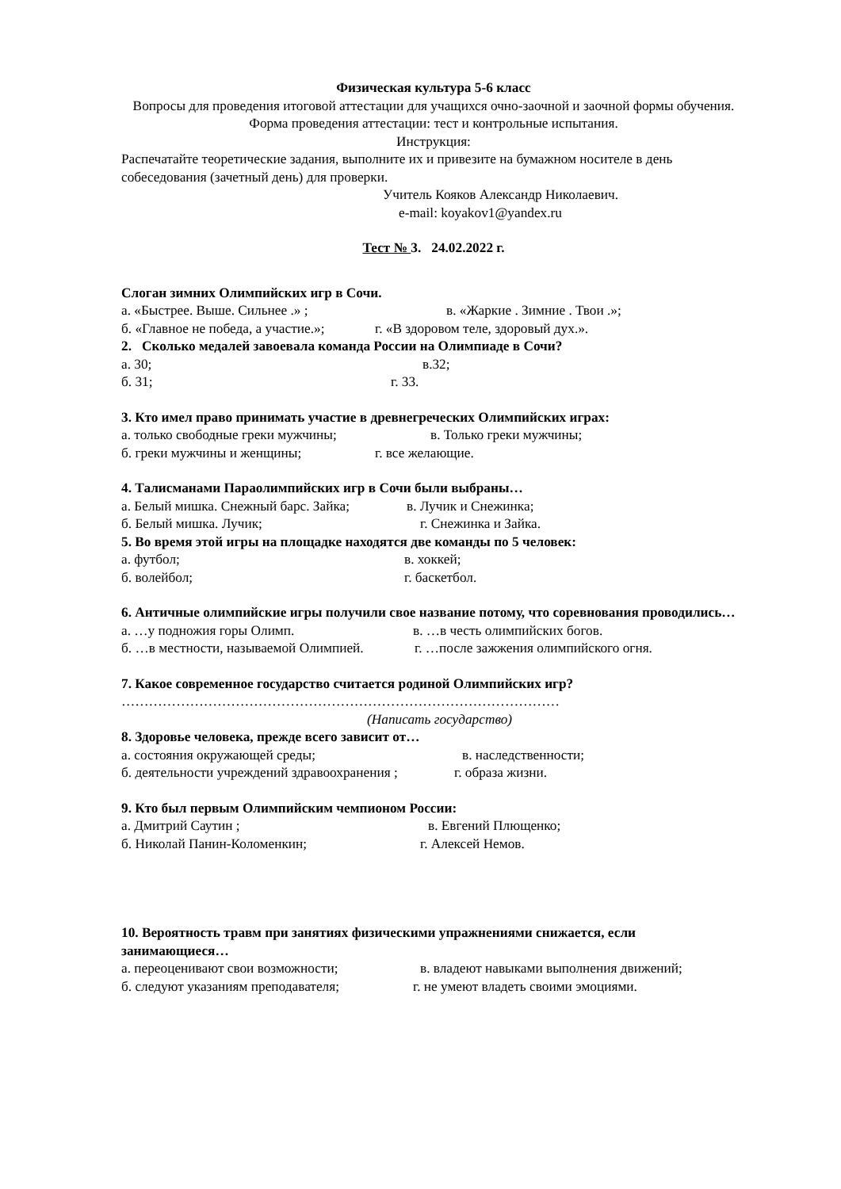Физическая культура 5-6 класс
Вопросы для проведения итоговой аттестации для учащихся очно-заочной и заочной формы обучения.
Форма проведения аттестации: тест и контрольные испытания.
Инструкция:
Распечатайте теоретические задания, выполните их и привезите на бумажном носителе в день собеседования (зачетный день) для проверки.
Учитель Кояков Александр Николаевич.
e-mail: koyakov1@yandex.ru
Тест № 3. 24.02.2022 г.
Слоган зимних Олимпийских игр в Сочи.
а. «Быстрее. Выше. Сильнее .» ; в. «Жаркие . Зимние . Твои .»;
б. «Главное не победа, а участие.»; г. «В здоровом теле, здоровый дух.».
2. Сколько медалей завоевала команда России на Олимпиаде в Сочи?
а. 30; в.32;
б. 31; г. 33.
3. Кто имел право принимать участие в древнегреческих Олимпийских играх:
а. только свободные греки мужчины; в. Только греки мужчины;
б. греки мужчины и женщины; г. все желающие.
4. Талисманами Параолимпийских игр в Сочи были выбраны…
а. Белый мишка. Снежный барс. Зайка; в. Лучик и Снежинка;
б. Белый мишка. Лучик; г. Снежинка и Зайка.
5. Во время этой игры на площадке находятся две команды по 5 человек:
а. футбол; в. хоккей;
б. волейбол; г. баскетбол.
6. Античные олимпийские игры получили свое название потому, что соревнования проводились…
а. …у подножия горы Олимп. в. …в честь олимпийских богов.
б. …в местности, называемой Олимпией. г. …после зажжения олимпийского огня.
7. Какое современное государство считается родиной Олимпийских игр?
……………………………………………………………………………………
(Написать государство)
8. Здоровье человека, прежде всего зависит от…
а. состояния окружающей среды; в. наследственности;
б. деятельности учреждений здравоохранения ; г. образа жизни.
9. Кто был первым Олимпийским чемпионом России:
а. Дмитрий Саутин ; в. Евгений Плющенко;
б. Николай Панин-Коломенкин; г. Алексей Немов.
10. Вероятность травм при занятиях физическими упражнениями снижается, если занимающиеся…
а. переоценивают свои возможности; в. владеют навыками выполнения движений;
б. следуют указаниям преподавателя; г. не умеют владеть своими эмоциями.